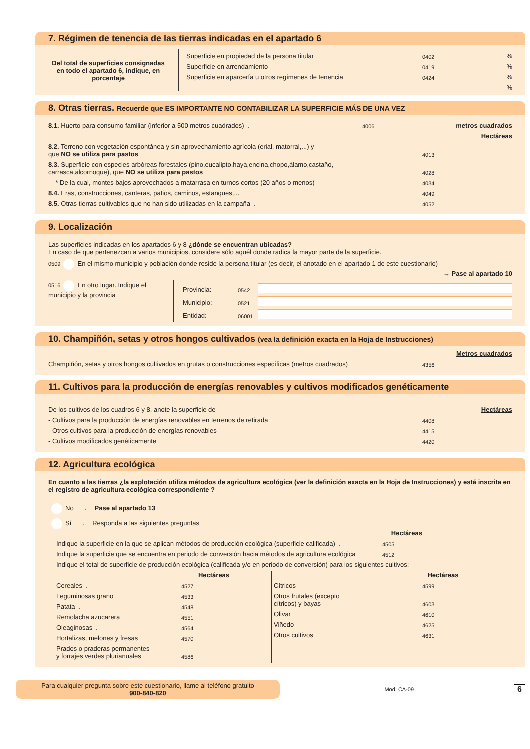7. Régimen de tenencia de las tierras indicadas en el apartado 6
Del total de superficies consignadas en todo el apartado 6, indique, en porcentaje
Superficie en propiedad de la persona titular 0402%
Superficie en arrendamiento 0419%
Superficie en aparcería u otros regímenes de tenencia 0424%
%
8. Otras tierras. Recuerde que ES IMPORTANTE NO CONTABILIZAR LA SUPERFICIE MÁS DE UNA VEZ
8.1. Huerto para consumo familiar (inferior a 500 metros cuadrados) 4006 metros cuadrados
Hectáreas
8.2. Terreno con vegetación espontánea y sin aprovechamiento agrícola (erial, matorral,...) y
que NO se utiliza para pastos 4013
8.3. Superficie con especies arbóreas forestales (pino,eucalipto,haya,encina,chopo,álamo,castaño,
carrasca,alcornoque), que NO se utiliza para pastos 4028
* De la cual, montes bajos aprovechados a matarrasa en turnos cortos (20 años o menos) 4034
8.4. Eras, construcciones, canteras, patios, caminos, estanques,... 4049
8.5. Otras tierras cultivables que no han sido utilizadas en la campaña 4052
9. Localización
Las superficies indicadas en los apartados 6 y 8 ¿dónde se encuentran ubicadas?
En caso de que pertenezcan a varios municipios, considere sólo aquél donde radica la mayor parte de la superficie.
0509 En el mismo municipio y población donde reside la persona titular (es decir, el anotado en el apartado 1 de este cuestionario)
→ Pase al apartado 10
0516 En otro lugar. Indique el municipio y la provincia
Provincia: 0542
Municipio: 0521
Entidad: 06001
10. Champiñón, setas y otros hongos cultivados (vea la definición exacta en la Hoja de Instrucciones)
Metros cuadrados
Champiñón, setas y otros hongos cultivados en grutas o construcciones específicas (metros cuadrados) 4356
11. Cultivos para la producción de energías renovables y cultivos modificados genéticamente
De los cultivos de los cuadros 6 y 8, anote la superficie de Hectáreas
- Cultivos para la producción de energías renovables en terrenos de retirada 4408
- Otros cultivos para la producción de energías renovables 4415
- Cultivos modificados genéticamente 4420
12. Agricultura ecológica
En cuanto a las tierras ¿la explotación utiliza métodos de agricultura ecológica (ver la definición exacta en la Hoja de Instrucciones) y está inscrita en el registro de agricultura ecológica correspondiente ?
No → Pase al apartado 13
Sí → Responda a las siguientes preguntas
Hectáreas
Indique la superficie en la que se aplican métodos de producción ecológica (superficie calificada) 4505
Indique la superficie que se encuentra en periodo de conversión hacia métodos de agricultura ecológica 4512
Indique el total de superficie de producción ecológica (calificada y/o en periodo de conversión) para los siguientes cultivos:
Hectáreas
Cereales 4527
Leguminosas grano 4533
Patata 4548
Remolacha azucarera 4551
Oleaginosas 4564
Hortalizas, melones y fresas 4570
Prados o praderas permanentes
y forrajes verdes plurianuales 4586
Hectáreas
Cítricos 4599
Otros frutales (excepto
cítricos) y bayas 4603
Olivar 4610
Viñedo 4625
Otros cultivos 4631
Para cualquier pregunta sobre este cuestionario, llame al teléfono gratuito
900-840-820
Mod. CA-09
6